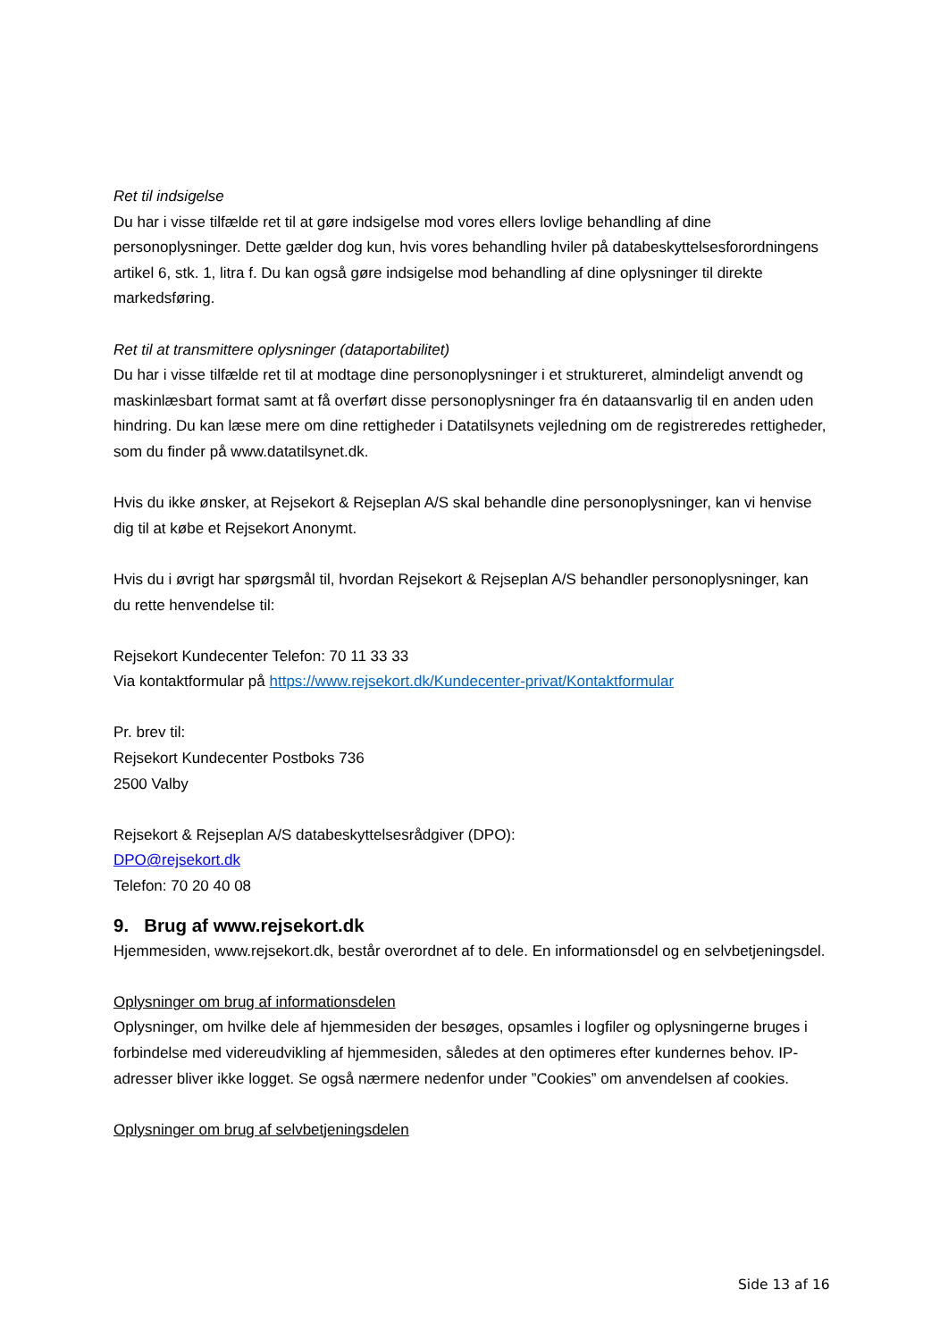Ret til indsigelse
Du har i visse tilfælde ret til at gøre indsigelse mod vores ellers lovlige behandling af dine personoplysninger. Dette gælder dog kun, hvis vores behandling hviler på databeskyttelsesforordningens artikel 6, stk. 1, litra f. Du kan også gøre indsigelse mod behandling af dine oplysninger til direkte markedsføring.
Ret til at transmittere oplysninger (dataportabilitet)
Du har i visse tilfælde ret til at modtage dine personoplysninger i et struktureret, almindeligt anvendt og maskinlæsbart format samt at få overført disse personoplysninger fra én dataansvarlig til en anden uden hindring. Du kan læse mere om dine rettigheder i Datatilsynets vejledning om de registreredes rettigheder, som du finder på www.datatilsynet.dk.
Hvis du ikke ønsker, at Rejsekort & Rejseplan A/S skal behandle dine personoplysninger, kan vi henvise dig til at købe et Rejsekort Anonymt.
Hvis du i øvrigt har spørgsmål til, hvordan Rejsekort & Rejseplan A/S behandler personoplysninger, kan du rette henvendelse til:
Rejsekort Kundecenter Telefon: 70 11 33 33
Via kontaktformular på https://www.rejsekort.dk/Kundecenter-privat/Kontaktformular
Pr. brev til:
Rejsekort Kundecenter Postboks 736
2500 Valby
Rejsekort & Rejseplan A/S databeskyttelsesrådgiver (DPO):
DPO@rejsekort.dk
Telefon: 70 20 40 08
9. Brug af www.rejsekort.dk
Hjemmesiden, www.rejsekort.dk, består overordnet af to dele. En informationsdel og en selvbetjeningsdel.
Oplysninger om brug af informationsdelen
Oplysninger, om hvilke dele af hjemmesiden der besøges, opsamles i logfiler og oplysningerne bruges i forbindelse med videreudvikling af hjemmesiden, således at den optimeres efter kundernes behov. IP-adresser bliver ikke logget. Se også nærmere nedenfor under ”Cookies” om anvendelsen af cookies.
Oplysninger om brug af selvbetjeningsdelen
Side 13 af 16